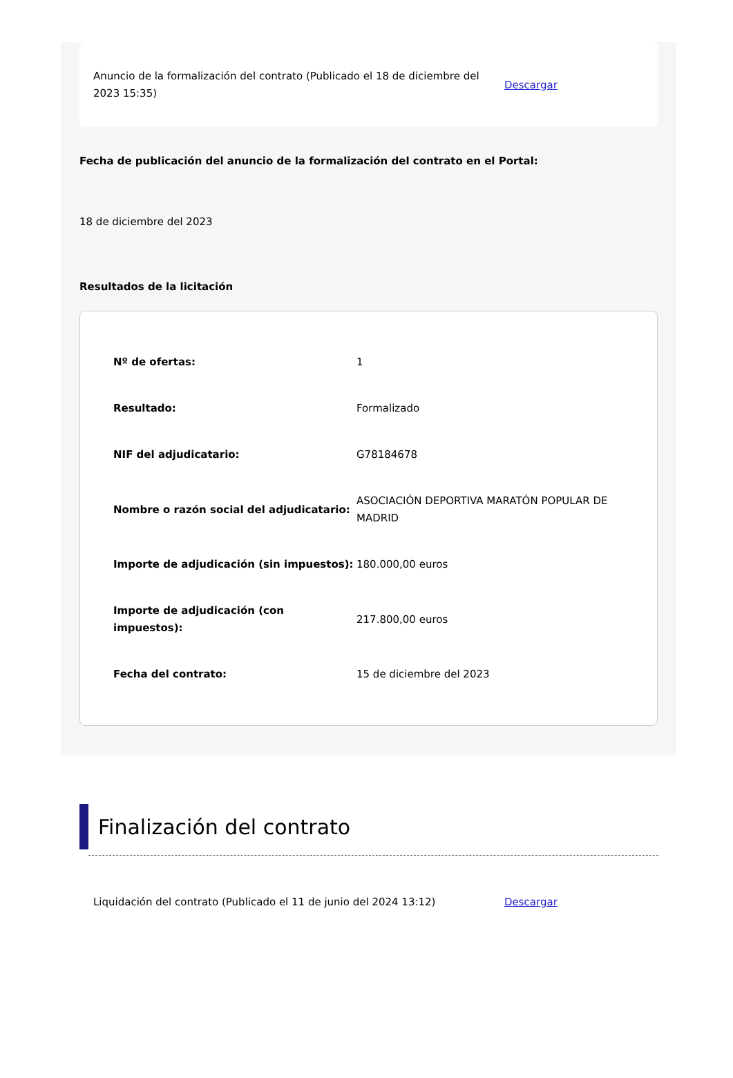Anuncio de la formalización del contrato (Publicado el 18 de diciembre del 2023 15:35)
Descargar
Fecha de publicación del anuncio de la formalización del contrato en el Portal:
18 de diciembre del 2023
Resultados de la licitación
| Nº de ofertas: | 1 |
| Resultado: | Formalizado |
| NIF del adjudicatario: | G78184678 |
| Nombre o razón social del adjudicatario: | ASOCIACIÓN DEPORTIVA MARATÓN POPULAR DE MADRID |
| Importe de adjudicación (sin impuestos): | 180.000,00 euros |
| Importe de adjudicación (con impuestos): | 217.800,00 euros |
| Fecha del contrato: | 15 de diciembre del 2023 |
Finalización del contrato
Liquidación del contrato (Publicado el 11 de junio del 2024 13:12) Descargar